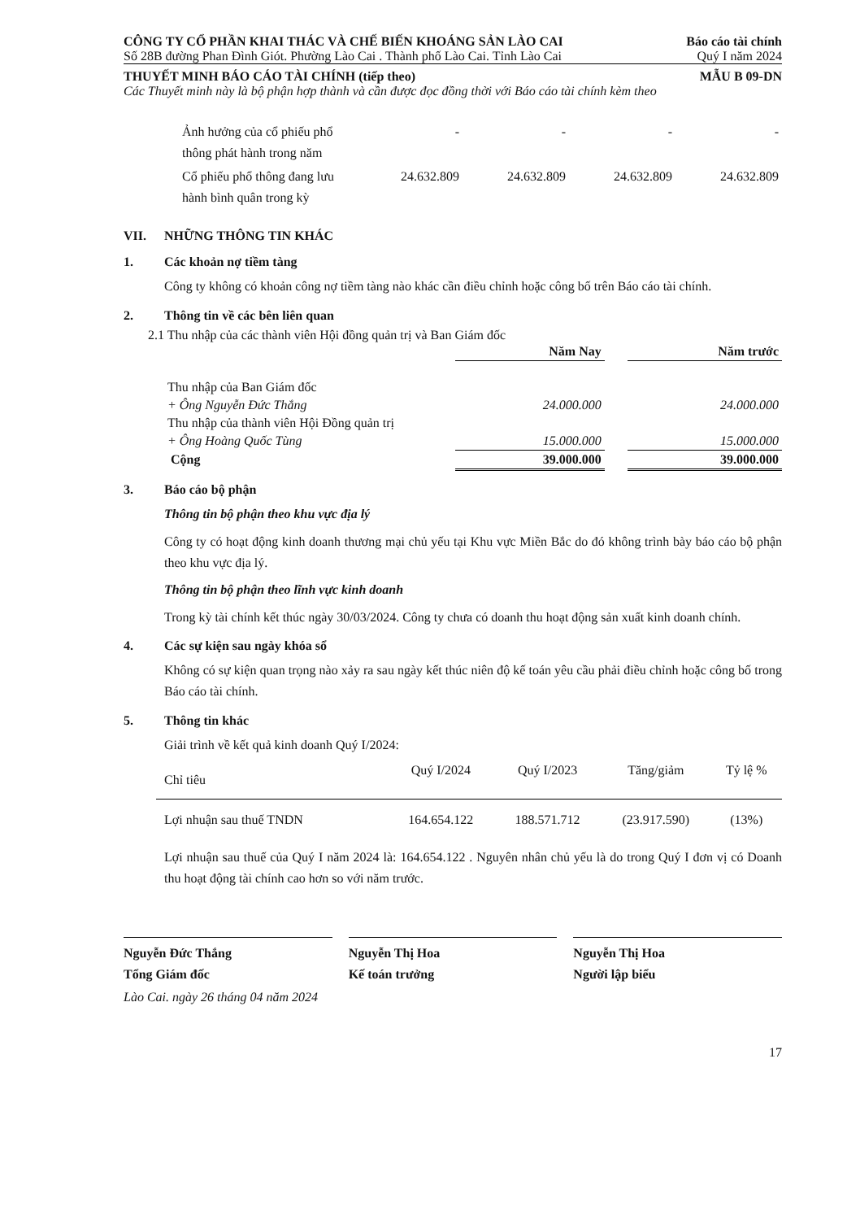CÔNG TY CỔ PHẦN KHAI THÁC VÀ CHẾ BIẾN KHOÁNG SẢN LÀO CAI Báo cáo tài chính
Số 28B đường Phan Đình Giót. Phường Lào Cai . Thành phố Lào Cai. Tỉnh Lào Cai Quý I năm 2024
THUYẾT MINH BÁO CÁO TÀI CHÍNH (tiếp theo) MẪU B 09-DN
Các Thuyết minh này là bộ phận hợp thành và cần được đọc đồng thời với Báo cáo tài chính kèm theo
| Ảnh hưởng của cổ phiếu phổ thông phát hành trong năm | - | - | - | - |
| Cổ phiếu phổ thông đang lưu hành bình quân trong kỳ | 24.632.809 | 24.632.809 | 24.632.809 | 24.632.809 |
VII. NHỮNG THÔNG TIN KHÁC
1. Các khoản nợ tiềm tàng
Công ty không có khoản công nợ tiềm tàng nào khác cần điều chỉnh hoặc công bố trên Báo cáo tài chính.
2. Thông tin về các bên liên quan
2.1 Thu nhập của các thành viên Hội đồng quản trị và Ban Giám đốc
| | Năm Nay | | Năm trước |
| --- | --- | --- | --- |
| Thu nhập của Ban Giám đốc | | | |
| + Ông Nguyễn Đức Thắng | 24.000.000 | | 24.000.000 |
| Thu nhập của thành viên Hội Đồng quản trị | | | |
| + Ông Hoàng Quốc Tùng | 15.000.000 | | 15.000.000 |
| Cộng | 39.000.000 | | 39.000.000 |
3. Báo cáo bộ phận
Thông tin bộ phận theo khu vực địa lý
Công ty có hoạt động kinh doanh thương mại chủ yếu tại Khu vực Miền Bắc do đó không trình bày báo cáo bộ phận theo khu vực địa lý.
Thông tin bộ phận theo lĩnh vực kinh doanh
Trong kỳ tài chính kết thúc ngày 30/03/2024. Công ty chưa có doanh thu hoạt động sản xuất kinh doanh chính.
4. Các sự kiện sau ngày khóa sổ
Không có sự kiện quan trọng nào xảy ra sau ngày kết thúc niên độ kế toán yêu cầu phải điều chỉnh hoặc công bố trong Báo cáo tài chính.
5. Thông tin khác
Giải trình về kết quả kinh doanh Quý I/2024:
| Chỉ tiêu | Quý I/2024 | Quý I/2023 | Tăng/giảm | Tỷ lệ % |
| Lợi nhuận sau thuế TNDN | 164.654.122 | 188.571.712 | (23.917.590) | (13%) |
Lợi nhuận sau thuế của Quý I năm 2024 là: 164.654.122 . Nguyên nhân chủ yếu là do trong Quý I đơn vị có Doanh thu hoạt động tài chính cao hơn so với năm trước.
Nguyễn Đức Thắng
Tổng Giám đốc
Nguyễn Thị Hoa
Kế toán trưởng
Nguyễn Thị Hoa
Người lập biểu
Lào Cai. ngày 26 tháng 04 năm 2024
17